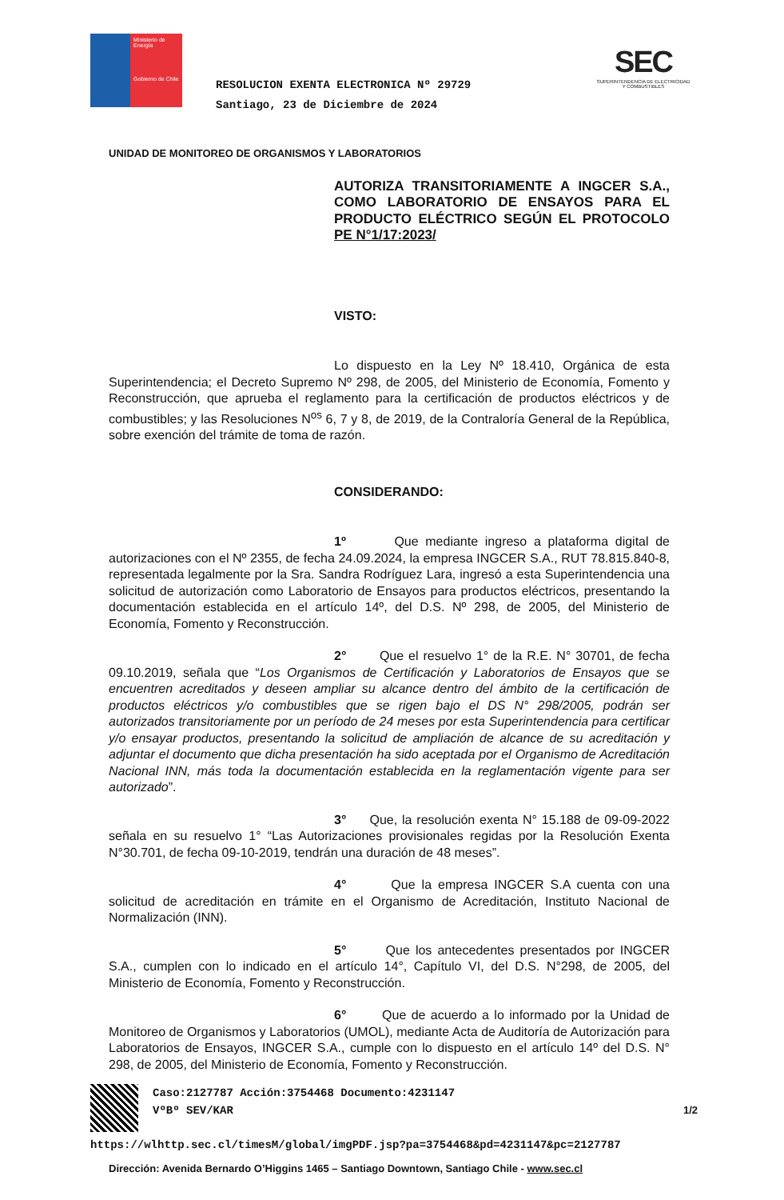Ministerio de Energía
Gobierno de Chile
SEC
SUPERINTENDENCIA DE ELECTRICIDAD Y COMBUSTIBLES
RESOLUCION EXENTA ELECTRONICA Nº 29729
Santiago, 23 de Diciembre de 2024
UNIDAD DE MONITOREO DE ORGANISMOS Y LABORATORIOS
AUTORIZA TRANSITORIAMENTE A INGCER S.A., COMO LABORATORIO DE ENSAYOS PARA EL PRODUCTO ELÉCTRICO SEGÚN EL PROTOCOLO PE N°1/17:2023/
VISTO:
Lo dispuesto en la Ley Nº 18.410, Orgánica de esta Superintendencia; el Decreto Supremo Nº 298, de 2005, del Ministerio de Economía, Fomento y Reconstrucción, que aprueba el reglamento para la certificación de productos eléctricos y de combustibles; y las Resoluciones N<sup>os</sup> 6, 7 y 8, de 2019, de la Contraloría General de la República, sobre exención del trámite de toma de razón.
CONSIDERANDO:
1º Que mediante ingreso a plataforma digital de autorizaciones con el Nº 2355, de fecha 24.09.2024, la empresa INGCER S.A., RUT 78.815.840-8, representada legalmente por la Sra. Sandra Rodríguez Lara, ingresó a esta Superintendencia una solicitud de autorización como Laboratorio de Ensayos para productos eléctricos, presentando la documentación establecida en el artículo 14º, del D.S. Nº 298, de 2005, del Ministerio de Economía, Fomento y Reconstrucción.
2° Que el resuelvo 1° de la R.E. N° 30701, de fecha 09.10.2019, señala que “Los Organismos de Certificación y Laboratorios de Ensayos que se encuentren acreditados y deseen ampliar su alcance dentro del ámbito de la certificación de productos eléctricos y/o combustibles que se rigen bajo el DS N° 298/2005, podrán ser autorizados transitoriamente por un período de 24 meses por esta Superintendencia para certificar y/o ensayar productos, presentando la solicitud de ampliación de alcance de su acreditación y adjuntar el documento que dicha presentación ha sido aceptada por el Organismo de Acreditación Nacional INN, más toda la documentación establecida en la reglamentación vigente para ser autorizado”.
3° Que, la resolución exenta N° 15.188 de 09-09-2022 señala en su resuelvo 1° “Las Autorizaciones provisionales regidas por la Resolución Exenta N°30.701, de fecha 09-10-2019, tendrán una duración de 48 meses”.
4° Que la empresa INGCER S.A cuenta con una solicitud de acreditación en trámite en el Organismo de Acreditación, Instituto Nacional de Normalización (INN).
5° Que los antecedentes presentados por INGCER S.A., cumplen con lo indicado en el artículo 14°, Capítulo VI, del D.S. N°298, de 2005, del Ministerio de Economía, Fomento y Reconstrucción.
6° Que de acuerdo a lo informado por la Unidad de Monitoreo de Organismos y Laboratorios (UMOL), mediante Acta de Auditoría de Autorización para Laboratorios de Ensayos, INGCER S.A., cumple con lo dispuesto en el artículo 14º del D.S. N° 298, de 2005, del Ministerio de Economía, Fomento y Reconstrucción.
Caso:2127787 Acción:3754468 Documento:4231147
VºBº SEV/KAR 1/2
https://wlhttp.sec.cl/timesM/global/imgPDF.jsp?pa=3754468&pd=4231147&pc=2127787
Dirección: Avenida Bernardo O’Higgins 1465 – Santiago Downtown, Santiago Chile - www.sec.cl